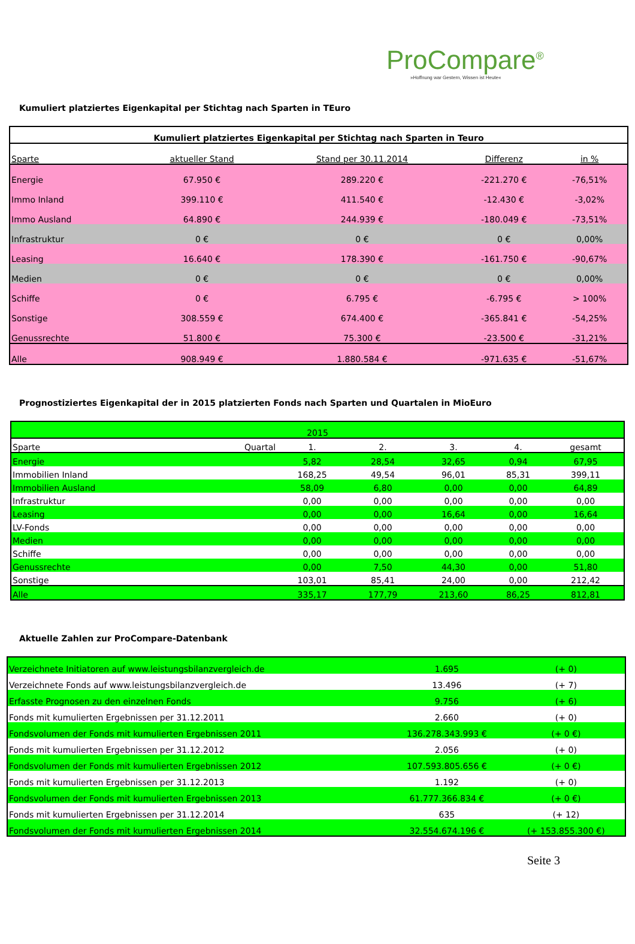ProCompare<sup>®</sup>
»Hoffnung war Gestern, Wissen ist Heute«
Kumuliert platziertes Eigenkapital per Stichtag nach Sparten in TEuro
| Kumuliert platziertes Eigenkapital per Stichtag nach Sparten in Teuro | | | | |
| --- | --- | --- | --- | --- |
| Sparte | aktueller Stand | Stand per 30.11.2014 | Differenz | in % |
| Energie | 67.950 € | 289.220 € | -221.270 € | -76,51% |
| Immo Inland | 399.110 € | 411.540 € | -12.430 € | -3,02% |
| Immo Ausland | 64.890 € | 244.939 € | -180.049 € | -73,51% |
| Infrastruktur | 0 € | 0 € | 0 € | 0,00% |
| Leasing | 16.640 € | 178.390 € | -161.750 € | -90,67% |
| Medien | 0 € | 0 € | 0 € | 0,00% |
| Schiffe | 0 € | 6.795 € | -6.795 € | > 100% |
| Sonstige | 308.559 € | 674.400 € | -365.841 € | -54,25% |
| Genussrechte | 51.800 € | 75.300 € | -23.500 € | -31,21% |
| Alle | 908.949 € | 1.880.584 € | -971.635 € | -51,67% |
Prognostiziertes Eigenkapital der in 2015 platzierten Fonds nach Sparten und Quartalen in MioEuro
| 2015 | | | | | | |
| Sparte | Quartal | 1. | 2. | 3. | 4. | gesamt |
| Energie | | 5,82 | 28,54 | 32,65 | 0,94 | 67,95 |
| Immobilien Inland | | 168,25 | 49,54 | 96,01 | 85,31 | 399,11 |
| Immobilien Ausland | | 58,09 | 6,80 | 0,00 | 0,00 | 64,89 |
| Infrastruktur | | 0,00 | 0,00 | 0,00 | 0,00 | 0,00 |
| Leasing | | 0,00 | 0,00 | 16,64 | 0,00 | 16,64 |
| LV-Fonds | | 0,00 | 0,00 | 0,00 | 0,00 | 0,00 |
| Medien | | 0,00 | 0,00 | 0,00 | 0,00 | 0,00 |
| Schiffe | | 0,00 | 0,00 | 0,00 | 0,00 | 0,00 |
| Genussrechte | | 0,00 | 7,50 | 44,30 | 0,00 | 51,80 |
| Sonstige | | 103,01 | 85,41 | 24,00 | 0,00 | 212,42 |
| Alle | | 335,17 | 177,79 | 213,60 | 86,25 | 812,81 |
Aktuelle Zahlen zur ProCompare-Datenbank
| Verzeichnete Initiatoren auf www.leistungsbilanzvergleich.de | 1.695 | (+ 0) |
| Verzeichnete Fonds auf www.leistungsbilanzvergleich.de | 13.496 | (+ 7) |
| Erfasste Prognosen zu den einzelnen Fonds | 9.756 | (+ 6) |
| Fonds mit kumulierten Ergebnissen per 31.12.2011 | 2.660 | (+ 0) |
| Fondsvolumen der Fonds mit kumulierten Ergebnissen 2011 | 136.278.343.993 € | (+ 0 €) |
| Fonds mit kumulierten Ergebnissen per 31.12.2012 | 2.056 | (+ 0) |
| Fondsvolumen der Fonds mit kumulierten Ergebnissen 2012 | 107.593.805.656 € | (+ 0 €) |
| Fonds mit kumulierten Ergebnissen per 31.12.2013 | 1.192 | (+ 0) |
| Fondsvolumen der Fonds mit kumulierten Ergebnissen 2013 | 61.777.366.834 € | (+ 0 €) |
| Fonds mit kumulierten Ergebnissen per 31.12.2014 | 635 | (+ 12) |
| Fondsvolumen der Fonds mit kumulierten Ergebnissen 2014 | 32.554.674.196 € | (+ 153.855.300 €) |
Seite 3